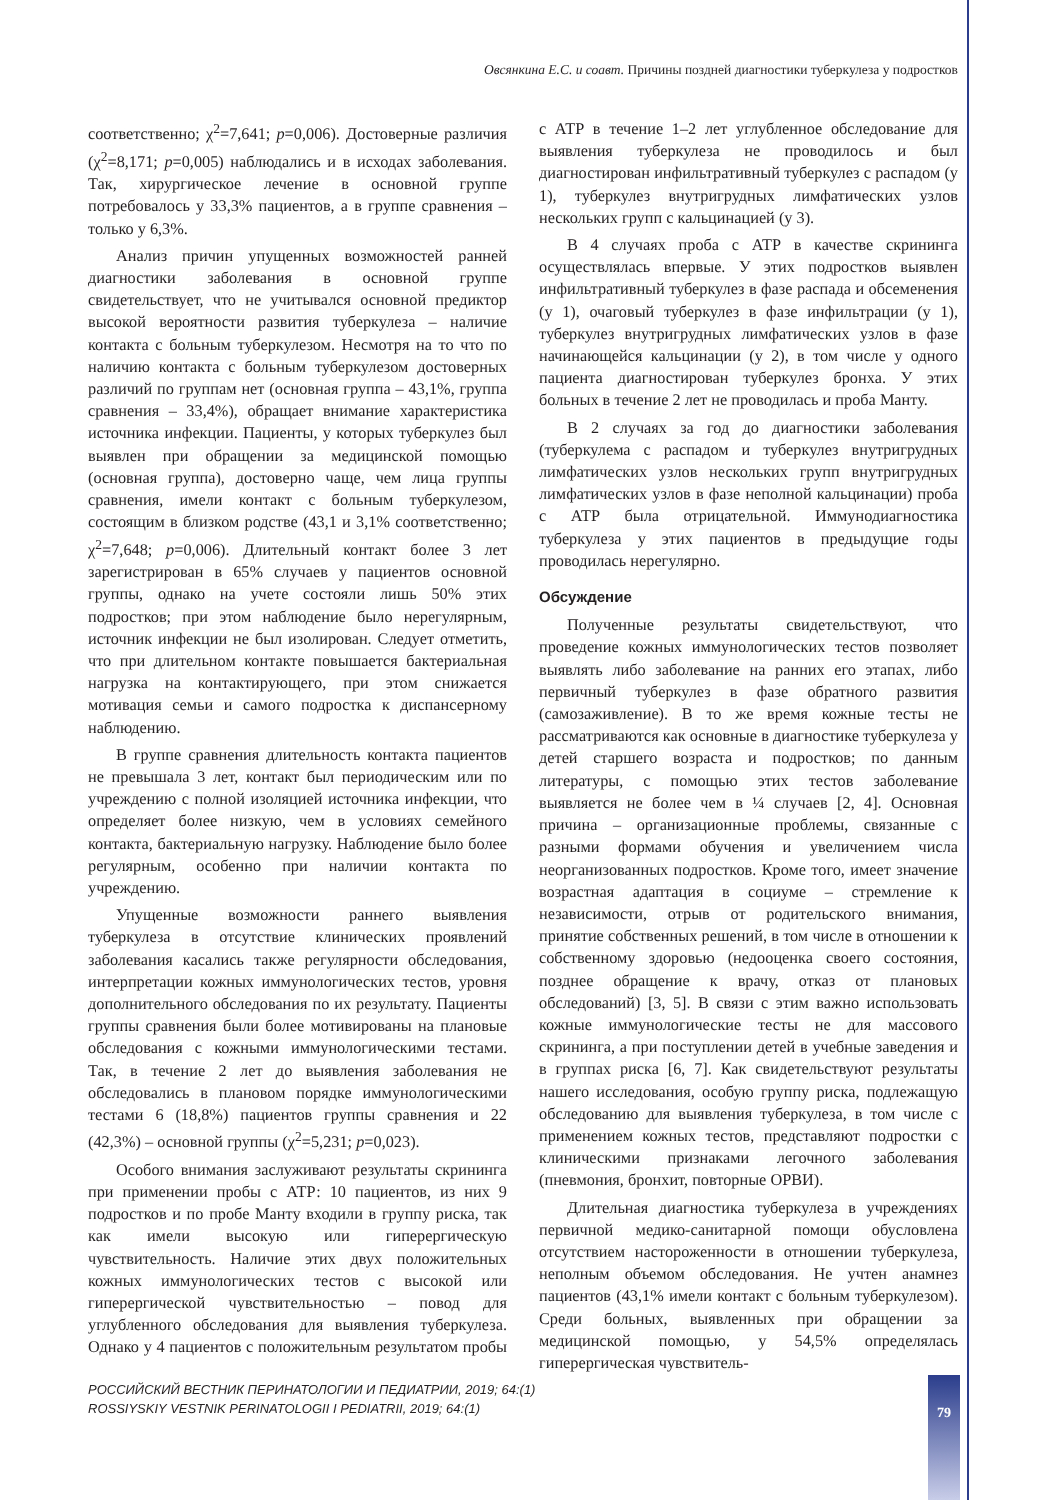Овсянкина Е.С. и соавт. Причины поздней диагностики туберкулеза у подростков
соответственно; χ<sup>2</sup>=7,641; p=0,006). Достоверные различия (χ<sup>2</sup>=8,171; p=0,005) наблюдались и в исходах заболевания. Так, хирургическое лечение в основной группе потребовалось у 33,3% пациентов, а в группе сравнения – только у 6,3%.
Анализ причин упущенных возможностей ранней диагностики заболевания в основной группе свидетельствует, что не учитывался основной предиктор высокой вероятности развития туберкулеза – наличие контакта с больным туберкулезом. Несмотря на то что по наличию контакта с больным туберкулезом достоверных различий по группам нет (основная группа – 43,1%, группа сравнения – 33,4%), обращает внимание характеристика источника инфекции. Пациенты, у которых туберкулез был выявлен при обращении за медицинской помощью (основная группа), достоверно чаще, чем лица группы сравнения, имели контакт с больным туберкулезом, состоящим в близком родстве (43,1 и 3,1% соответственно; χ<sup>2</sup>=7,648; p=0,006). Длительный контакт более 3 лет зарегистрирован в 65% случаев у пациентов основной группы, однако на учете состояли лишь 50% этих подростков; при этом наблюдение было нерегулярным, источник инфекции не был изолирован. Следует отметить, что при длительном контакте повышается бактериальная нагрузка на контактирующего, при этом снижается мотивация семьи и самого подростка к диспансерному наблюдению.
В группе сравнения длительность контакта пациентов не превышала 3 лет, контакт был периодическим или по учреждению с полной изоляцией источника инфекции, что определяет более низкую, чем в условиях семейного контакта, бактериальную нагрузку. Наблюдение было более регулярным, особенно при наличии контакта по учреждению.
Упущенные возможности раннего выявления туберкулеза в отсутствие клинических проявлений заболевания касались также регулярности обследования, интерпретации кожных иммунологических тестов, уровня дополнительного обследования по их результату. Пациенты группы сравнения были более мотивированы на плановые обследования с кожными иммунологическими тестами. Так, в течение 2 лет до выявления заболевания не обследовались в плановом порядке иммунологическими тестами 6 (18,8%) пациентов группы сравнения и 22 (42,3%) – основной группы (χ<sup>2</sup>=5,231; p=0,023).
Особого внимания заслуживают результаты скрининга при применении пробы с АТР: 10 пациентов, из них 9 подростков и по пробе Манту входили в группу риска, так как имели высокую или гиперергическую чувствительность. Наличие этих двух положительных кожных иммунологических тестов с высокой или гиперергической чувствительностью – повод для углубленного обследования для выявления туберкулеза. Однако у 4 пациентов с положительным результатом пробы с АТР в течение 1–2 лет углубленное обследование для выявления туберкулеза не проводилось и был диагностирован инфильтративный туберкулез с распадом (у 1), туберкулез внутригрудных лимфатических узлов нескольких групп с кальцинацией (у 3).
В 4 случаях проба с АТР в качестве скрининга осуществлялась впервые. У этих подростков выявлен инфильтративный туберкулез в фазе распада и обсеменения (у 1), очаговый туберкулез в фазе инфильтрации (у 1), туберкулез внутригрудных лимфатических узлов в фазе начинающейся кальцинации (у 2), в том числе у одного пациента диагностирован туберкулез бронха. У этих больных в течение 2 лет не проводилась и проба Манту.
В 2 случаях за год до диагностики заболевания (туберкулема с распадом и туберкулез внутригрудных лимфатических узлов нескольких групп внутригрудных лимфатических узлов в фазе неполной кальцинации) проба с АТР была отрицательной. Иммунодиагностика туберкулеза у этих пациентов в предыдущие годы проводилась нерегулярно.
Обсуждение
Полученные результаты свидетельствуют, что проведение кожных иммунологических тестов позволяет выявлять либо заболевание на ранних его этапах, либо первичный туберкулез в фазе обратного развития (самозаживление). В то же время кожные тесты не рассматриваются как основные в диагностике туберкулеза у детей старшего возраста и подростков; по данным литературы, с помощью этих тестов заболевание выявляется не более чем в ¼ случаев [2, 4]. Основная причина – организационные проблемы, связанные с разными формами обучения и увеличением числа неорганизованных подростков. Кроме того, имеет значение возрастная адаптация в социуме – стремление к независимости, отрыв от родительского внимания, принятие собственных решений, в том числе в отношении к собственному здоровью (недооценка своего состояния, позднее обращение к врачу, отказ от плановых обследований) [3, 5]. В связи с этим важно использовать кожные иммунологические тесты не для массового скрининга, а при поступлении детей в учебные заведения и в группах риска [6, 7]. Как свидетельствуют результаты нашего исследования, особую группу риска, подлежащую обследованию для выявления туберкулеза, в том числе с применением кожных тестов, представляют подростки с клиническими признаками легочного заболевания (пневмония, бронхит, повторные ОРВИ).
Длительная диагностика туберкулеза в учреждениях первичной медико-санитарной помощи обусловлена отсутствием настороженности в отношении туберкулеза, неполным объемом обследования. Не учтен анамнез пациентов (43,1% имели контакт с больным туберкулезом). Среди больных, выявленных при обращении за медицинской помощью, у 54,5% определялась гиперергическая чувствитель-
РОССИЙСКИЙ ВЕСТНИК ПЕРИНАТОЛОГИИ И ПЕДИАТРИИ, 2019; 64:(1)
ROSSIYSKIY VESTNIK PERINATOLOGII I PEDIATRII, 2019; 64:(1)
79